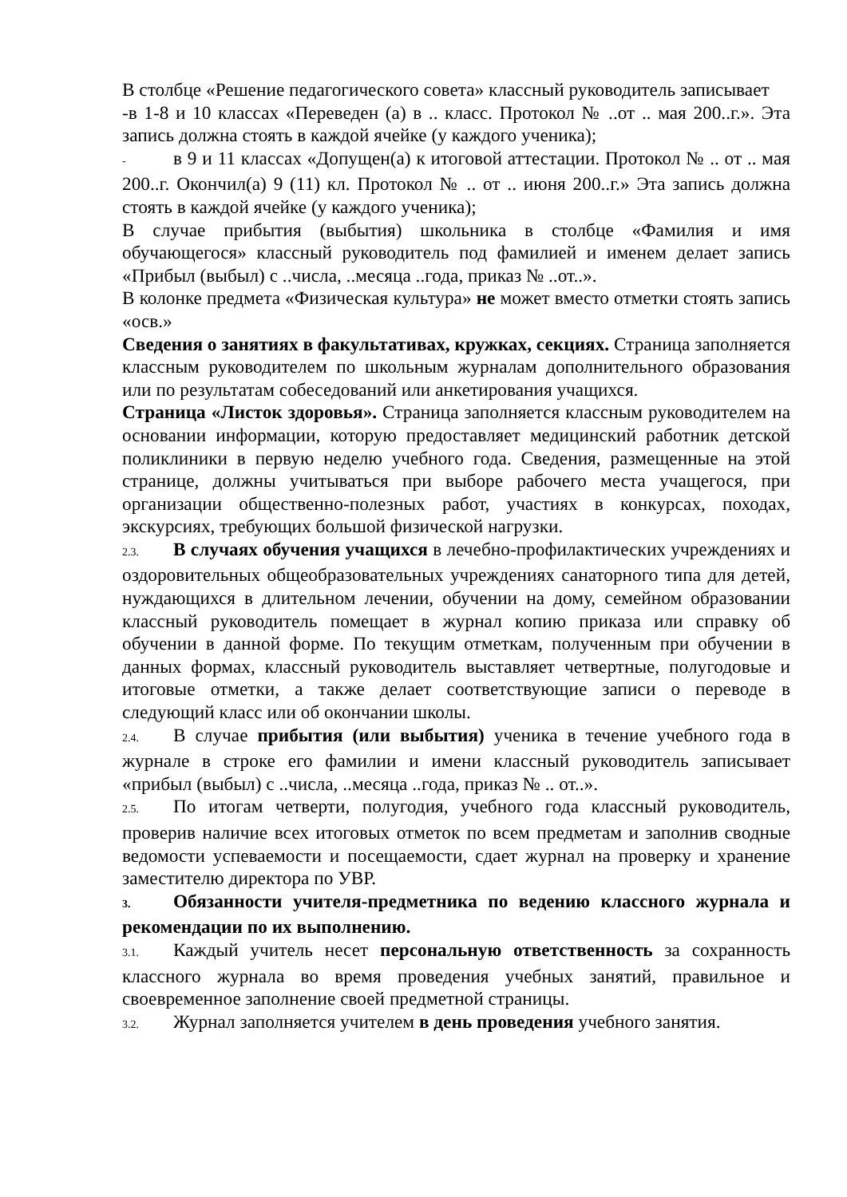В столбце «Решение педагогического совета» классный руководитель записывает
-в 1-8 и 10 классах «Переведен (а) в .. класс. Протокол № ..от .. мая 200..г.». Эта запись должна стоять в каждой ячейке (у каждого ученика);
- в 9 и 11 классах «Допущен(а) к итоговой аттестации. Протокол № .. от .. мая 200..г. Окончил(а) 9 (11) кл. Протокол № .. от .. июня 200..г.» Эта запись должна стоять в каждой ячейке (у каждого ученика);
В случае прибытия (выбытия) школьника в столбце «Фамилия и имя обучающегося» классный руководитель под фамилией и именем делает запись «Прибыл (выбыл) с ..числа, ..месяца ..года, приказ № ..от..».
В колонке предмета «Физическая культура» не может вместо отметки стоять запись «осв.»
Сведения о занятиях в факультативах, кружках, секциях. Страница заполняется классным руководителем по школьным журналам дополнительного образования или по результатам собеседований или анкетирования учащихся.
Страница «Листок здоровья». Страница заполняется классным руководителем на основании информации, которую предоставляет медицинский работник детской поликлиники в первую неделю учебного года. Сведения, размещенные на этой странице, должны учитываться при выборе рабочего места учащегося, при организации общественно-полезных работ, участиях в конкурсах, походах, экскурсиях, требующих большой физической нагрузки.
2.3. В случаях обучения учащихся в лечебно-профилактических учреждениях и оздоровительных общеобразовательных учреждениях санаторного типа для детей, нуждающихся в длительном лечении, обучении на дому, семейном образовании классный руководитель помещает в журнал копию приказа или справку об обучении в данной форме. По текущим отметкам, полученным при обучении в данных формах, классный руководитель выставляет четвертные, полугодовые и итоговые отметки, а также делает соответствующие записи о переводе в следующий класс или об окончании школы.
2.4. В случае прибытия (или выбытия) ученика в течение учебного года в журнале в строке его фамилии и имени классный руководитель записывает «прибыл (выбыл) с ..числа, ..месяца ..года, приказ № .. от..».
2.5. По итогам четверти, полугодия, учебного года классный руководитель, проверив наличие всех итоговых отметок по всем предметам и заполнив сводные ведомости успеваемости и посещаемости, сдает журнал на проверку и хранение заместителю директора по УВР.
3. Обязанности учителя-предметника по ведению классного журнала и рекомендации по их выполнению.
3.1. Каждый учитель несет персональную ответственность за сохранность классного журнала во время проведения учебных занятий, правильное и своевременное заполнение своей предметной страницы.
3.2. Журнал заполняется учителем в день проведения учебного занятия.